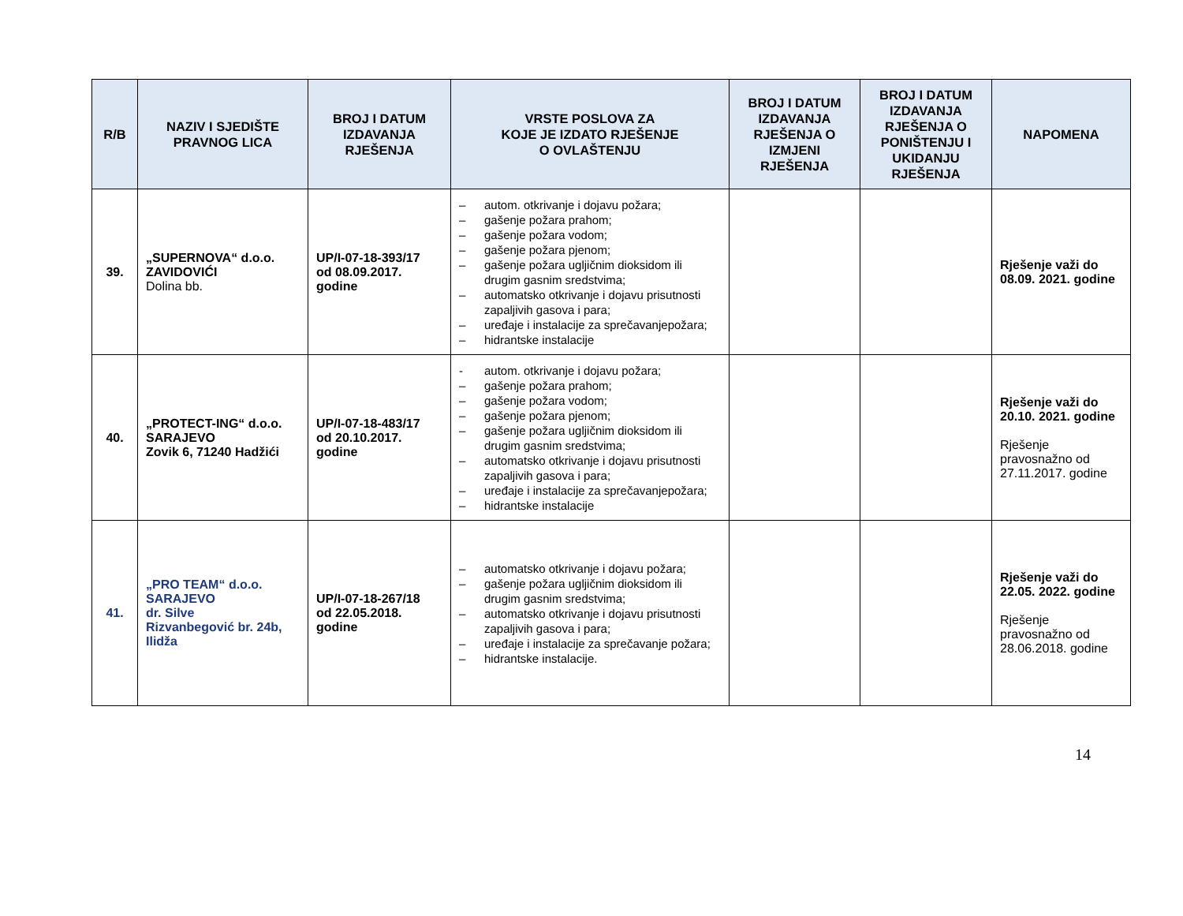| R/B | NAZIV I SJEDIŠTE PRAVNOG LICA | BROJ I DATUM IZDAVANJA RJEŠENJA | VRSTE POSLOVA ZA KOJE JE IZDATO RJEŠENJE O OVLAŠTENJU | BROJ I DATUM IZDAVANJA RJEŠENJA O IZMJENI RJEŠENJA | BROJ I DATUM IZDAVANJA RJEŠENJA O PONIŠTENJU I UKIDANJU RJEŠENJA | NAPOMENA |
| --- | --- | --- | --- | --- | --- | --- |
| 39. | „SUPERNOVA“ d.o.o. ZAVIDOVIĆI Dolina bb. | UP/I-07-18-393/17 od 08.09.2017. godine | – autom. otkrivanje i dojavu požara; – gašenje požara prahom; – gašenje požara vodom; – gašenje požara pjenom; – gašenje požara ugljičnim dioksidom ili drugim gasnim sredstvima; – automatsko otkrivanje i dojavu prisutnosti zapaljivih gasova i para; – uređaje i instalacije za sprečavanjepožara; – hidrantske instalacije | | | Rješenje važi do 08.09. 2021. godine |
| 40. | „PROTECT-ING“ d.o.o. SARAJEVO Zovik 6, 71240 Hadžići | UP/I-07-18-483/17 od 20.10.2017. godine | - autom. otkrivanje i dojavu požara; – gašenje požara prahom; – gašenje požara vodom; – gašenje požara pjenom; – gašenje požara ugljičnim dioksidom ili drugim gasnim sredstvima; – automatsko otkrivanje i dojavu prisutnosti zapaljivih gasova i para; – uređaje i instalacije za sprečavanjepožara; – hidrantske instalacije | | | Rješenje važi do 20.10. 2021. godine Rješenje pravosnažno od 27.11.2017. godine |
| 41. | „PRO TEAM“ d.o.o. SARAJEVO dr. Silve Rizvanbegović br. 24b, Ilidža | UP/I-07-18-267/18 od 22.05.2018. godine | – automatsko otkrivanje i dojavu požara; – gašenje požara ugljičnim dioksidom ili drugim gasnim sredstvima; – automatsko otkrivanje i dojavu prisutnosti zapaljivih gasova i para; – uređaje i instalacije za sprečavanje požara; – hidrantske instalacije. | | | Rješenje važi do 22.05. 2022. godine Rješenje pravosnažno od 28.06.2018. godine |
14